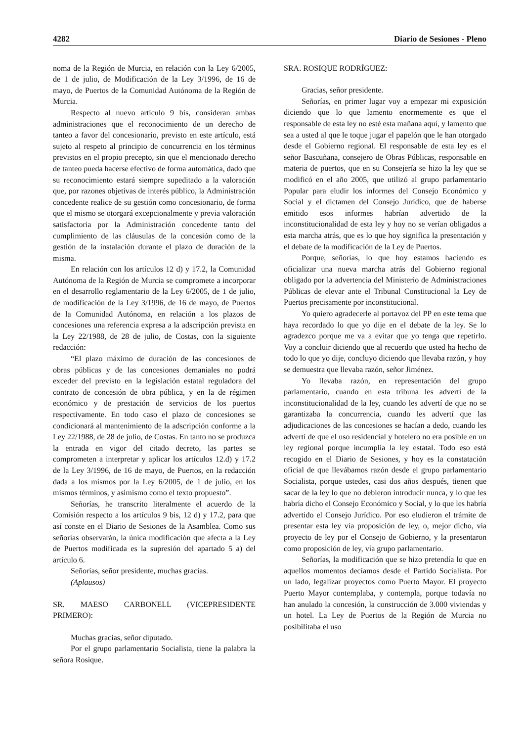4282 Diario de Sesiones - Pleno
noma de la Región de Murcia, en relación con la Ley 6/2005, de 1 de julio, de Modificación de la Ley 3/1996, de 16 de mayo, de Puertos de la Comunidad Autónoma de la Región de Murcia.
Respecto al nuevo artículo 9 bis, consideran ambas administraciones que el reconocimiento de un derecho de tanteo a favor del concesionario, previsto en este artículo, está sujeto al respeto al principio de concurrencia en los términos previstos en el propio precepto, sin que el mencionado derecho de tanteo pueda hacerse efectivo de forma automática, dado que su reconocimiento estará siempre supeditado a la valoración que, por razones objetivas de interés público, la Administración concedente realice de su gestión como concesionario, de forma que el mismo se otorgará excepcionalmente y previa valoración satisfactoria por la Administración concedente tanto del cumplimiento de las cláusulas de la concesión como de la gestión de la instalación durante el plazo de duración de la misma.
En relación con los artículos 12 d) y 17.2, la Comunidad Autónoma de la Región de Murcia se compromete a incorporar en el desarrollo reglamentario de la Ley 6/2005, de 1 de julio, de modificación de la Ley 3/1996, de 16 de mayo, de Puertos de la Comunidad Autónoma, en relación a los plazos de concesiones una referencia expresa a la adscripción prevista en la Ley 22/1988, de 28 de julio, de Costas, con la siguiente redacción:
“El plazo máximo de duración de las concesiones de obras públicas y de las concesiones demaniales no podrá exceder del previsto en la legislación estatal reguladora del contrato de concesión de obra pública, y en la de régimen económico y de prestación de servicios de los puertos respectivamente. En todo caso el plazo de concesiones se condicionará al mantenimiento de la adscripción conforme a la Ley 22/1988, de 28 de julio, de Costas. En tanto no se produzca la entrada en vigor del citado decreto, las partes se comprometen a interpretar y aplicar los artículos 12.d) y 17.2 de la Ley 3/1996, de 16 de mayo, de Puertos, en la redacción dada a los mismos por la Ley 6/2005, de 1 de julio, en los mismos términos, y asimismo como el texto propuesto”.
Señorías, he transcrito literalmente el acuerdo de la Comisión respecto a los artículos 9 bis, 12 d) y 17.2, para que así conste en el Diario de Sesiones de la Asamblea. Como sus señorías observarán, la única modificación que afecta a la Ley de Puertos modificada es la supresión del apartado 5 a) del artículo 6.
Señorías, señor presidente, muchas gracias.
(Aplausos)
SR. MAESO CARBONELL (VICEPRESIDENTE PRIMERO):
Muchas gracias, señor diputado.
Por el grupo parlamentario Socialista, tiene la palabra la señora Rosique.
SRA. ROSIQUE RODRÍGUEZ:
Gracias, señor presidente.
Señorías, en primer lugar voy a empezar mi exposición diciendo que lo que lamento enormemente es que el responsable de esta ley no esté esta mañana aquí, y lamento que sea a usted al que le toque jugar el papelón que le han otorgado desde el Gobierno regional. El responsable de esta ley es el señor Bascuñana, consejero de Obras Públicas, responsable en materia de puertos, que en su Consejería se hizo la ley que se modificó en el año 2005, que utilizó al grupo parlamentario Popular para eludir los informes del Consejo Económico y Social y el dictamen del Consejo Jurídico, que de haberse emitido esos informes habrían advertido de la inconstitucionalidad de esta ley y hoy no se verían obligados a esta marcha atrás, que es lo que hoy significa la presentación y el debate de la modificación de la Ley de Puertos.
Porque, señorías, lo que hoy estamos haciendo es oficializar una nueva marcha atrás del Gobierno regional obligado por la advertencia del Ministerio de Administraciones Públicas de elevar ante el Tribunal Constitucional la Ley de Puertos precisamente por inconstitucional.
Yo quiero agradecerle al portavoz del PP en este tema que haya recordado lo que yo dije en el debate de la ley. Se lo agradezco porque me va a evitar que yo tenga que repetirlo. Voy a concluir diciendo que al recuerdo que usted ha hecho de todo lo que yo dije, concluyo diciendo que llevaba razón, y hoy se demuestra que llevaba razón, señor Jiménez.
Yo llevaba razón, en representación del grupo parlamentario, cuando en esta tribuna les advertí de la inconstitucionalidad de la ley, cuando les advertí de que no se garantizaba la concurrencia, cuando les advertí que las adjudicaciones de las concesiones se hacían a dedo, cuando les advertí de que el uso residencial y hotelero no era posible en un ley regional porque incumplía la ley estatal. Todo eso está recogido en el Diario de Sesiones, y hoy es la constatación oficial de que llevábamos razón desde el grupo parlamentario Socialista, porque ustedes, casi dos años después, tienen que sacar de la ley lo que no debieron introducir nunca, y lo que les habría dicho el Consejo Económico y Social, y lo que les habría advertido el Consejo Jurídico. Por eso eludieron el trámite de presentar esta ley vía proposición de ley, o, mejor dicho, vía proyecto de ley por el Consejo de Gobierno, y la presentaron como proposición de ley, vía grupo parlamentario.
Señorías, la modificación que se hizo pretendía lo que en aquellos momentos decíamos desde el Partido Socialista. Por un lado, legalizar proyectos como Puerto Mayor. El proyecto Puerto Mayor contemplaba, y contempla, porque todavía no han anulado la concesión, la construcción de 3.000 viviendas y un hotel. La Ley de Puertos de la Región de Murcia no posibilitaba el uso